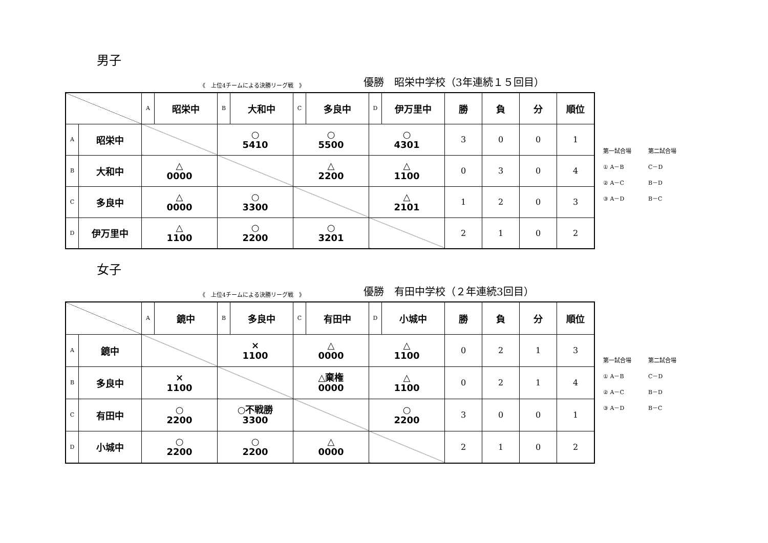男子
《　上位4チームによる決勝リーグ戦　》
優勝　昭栄中学校（3年連続１５回目）
| | | A | 昭栄中 | B | 大和中 | C | 多良中 | D | 伊万里中 | 勝 | 負 | 分 | 順位 |
| A | 昭栄中 | | | ○ 5410 | | ○ 5500 | | ○ 4301 | | 3 | 0 | 0 | 1 |
| B | 大和中 | △ 0000 | | | | △ 2200 | | △ 1100 | | 0 | 3 | 0 | 4 |
| C | 多良中 | △ 0000 | | ○ 3300 | | | | △ 2101 | | 1 | 2 | 0 | 3 |
| D | 伊万里中 | △ 1100 | | ○ 2200 | | ○ 3201 | | | | 2 | 1 | 0 | 2 |
第一試合場 第二試合場
① A－B C－D
② A－C B－D
③ A－D B－C
女子
《　上位4チームによる決勝リーグ戦　》
優勝　有田中学校（２年連続3回目）
| | | A | 鏡中 | B | 多良中 | C | 有田中 | D | 小城中 | 勝 | 負 | 分 | 順位 |
| A | 鏡中 | | | × 1100 | | △ 0000 | | △ 1100 | | 0 | 2 | 1 | 3 |
| B | 多良中 | × 1100 | | | | △棄権 0000 | | △ 1100 | | 0 | 2 | 1 | 4 |
| C | 有田中 | ○ 2200 | | ○不戦勝 3300 | | | | ○ 2200 | | 3 | 0 | 0 | 1 |
| D | 小城中 | ○ 2200 | | ○ 2200 | | △ 0000 | | | | 2 | 1 | 0 | 2 |
第一試合場 第二試合場
① A－B C－D
② A－C B－D
③ A－D B－C